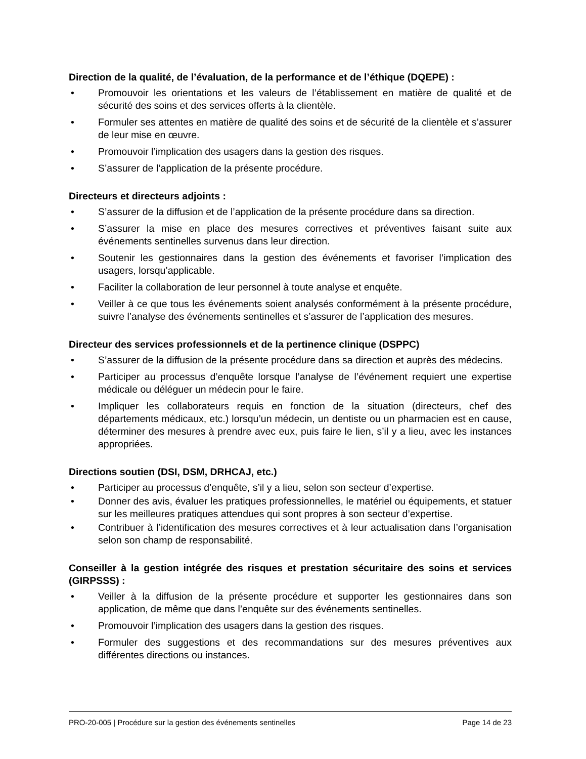Direction de la qualité, de l’évaluation, de la performance et de l’éthique (DQEPE) :
• Promouvoir les orientations et les valeurs de l’établissement en matière de qualité et de sécurité des soins et des services offerts à la clientèle.
• Formuler ses attentes en matière de qualité des soins et de sécurité de la clientèle et s’assurer de leur mise en œuvre.
• Promouvoir l’implication des usagers dans la gestion des risques.
• S’assurer de l’application de la présente procédure.
Directeurs et directeurs adjoints :
• S’assurer de la diffusion et de l’application de la présente procédure dans sa direction.
• S’assurer la mise en place des mesures correctives et préventives faisant suite aux événements sentinelles survenus dans leur direction.
• Soutenir les gestionnaires dans la gestion des événements et favoriser l’implication des usagers, lorsqu’applicable.
• Faciliter la collaboration de leur personnel à toute analyse et enquête.
• Veiller à ce que tous les événements soient analysés conformément à la présente procédure, suivre l’analyse des événements sentinelles et s’assurer de l’application des mesures.
Directeur des services professionnels et de la pertinence clinique (DSPPC)
• S’assurer de la diffusion de la présente procédure dans sa direction et auprès des médecins.
• Participer au processus d’enquête lorsque l’analyse de l’événement requiert une expertise médicale ou déléguer un médecin pour le faire.
• Impliquer les collaborateurs requis en fonction de la situation (directeurs, chef des départements médicaux, etc.) lorsqu’un médecin, un dentiste ou un pharmacien est en cause, déterminer des mesures à prendre avec eux, puis faire le lien, s’il y a lieu, avec les instances appropriées.
Directions soutien (DSI, DSM, DRHCAJ, etc.)
• Participer au processus d’enquête, s’il y a lieu, selon son secteur d’expertise.
• Donner des avis, évaluer les pratiques professionnelles, le matériel ou équipements, et statuer sur les meilleures pratiques attendues qui sont propres à son secteur d’expertise.
• Contribuer à l’identification des mesures correctives et à leur actualisation dans l’organisation selon son champ de responsabilité.
Conseiller à la gestion intégrée des risques et prestation sécuritaire des soins et services (GIRPSSS) :
• Veiller à la diffusion de la présente procédure et supporter les gestionnaires dans son application, de même que dans l’enquête sur des événements sentinelles.
• Promouvoir l’implication des usagers dans la gestion des risques.
• Formuler des suggestions et des recommandations sur des mesures préventives aux différentes directions ou instances.
PRO-20-005 | Procédure sur la gestion des événements sentinelles Page 14 de 23